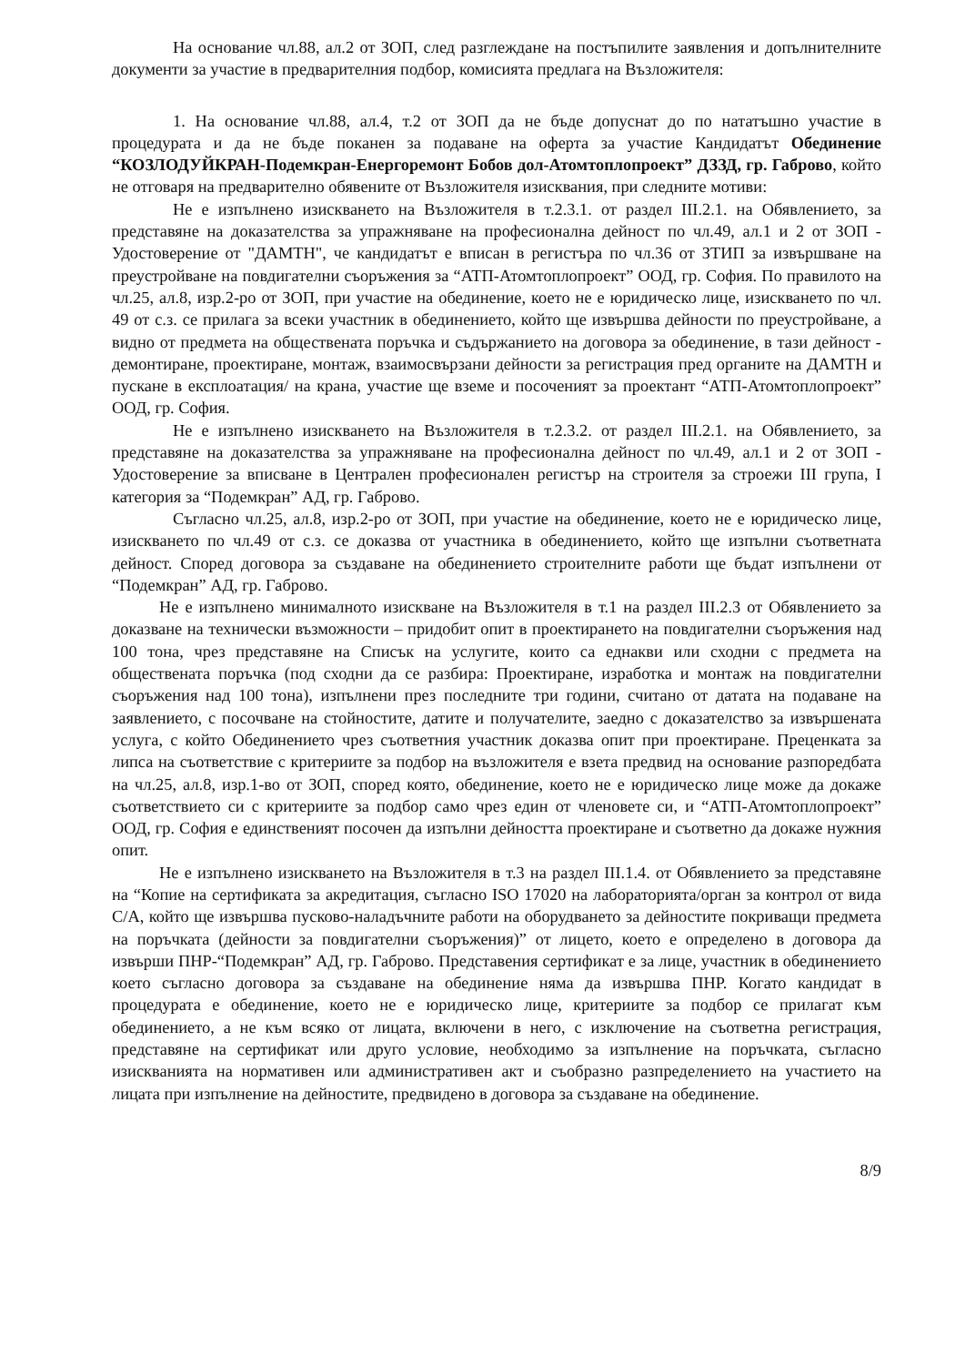На основание чл.88, ал.2 от ЗОП, след разглеждане на постъпилите заявления и допълнителните документи за участие в предварителния подбор, комисията предлага на Възложителя:
1. На основание чл.88, ал.4, т.2 от ЗОП да не бъде допуснат до по нататъшно участие в процедурата и да не бъде поканен за подаване на оферта за участие Кандидатът Обединение “КОЗЛОДУЙКРАН-Подемкран-Енергоремонт Бобов дол-Атомтоплопроект” ДЗЗД, гр. Габрово, който не отговаря на предварително обявените от Възложителя изисквания, при следните мотиви:
Не е изпълнено изискването на Възложителя в т.2.3.1. от раздел III.2.1. на Обявлението, за представяне на доказателства за упражняване на професионална дейност по чл.49, ал.1 и 2 от ЗОП - Удостоверение от "ДАМТН", че кандидатът е вписан в регистъра по чл.36 от ЗТИП за извършване на преустройване на повдигателни съоръжения за “АТП-Атомтоплопроект” ООД, гр. София. По правилото на чл.25, ал.8, изр.2-ро от ЗОП, при участие на обединение, което не е юридическо лице, изискването по чл. 49 от с.з. се прилага за всеки участник в обединението, който ще извършва дейности по преустройване, а видно от предмета на обществената поръчка и съдържанието на договора за обединение, в тази дейност - демонтиране, проектиране, монтаж, взаимосвързани дейности за регистрация пред органите на ДАМТН и пускане в експлоатация/ на крана, участие ще вземе и посоченият за проектант “АТП-Атомтоплопроект” ООД, гр. София.
Не е изпълнено изискването на Възложителя в т.2.3.2. от раздел III.2.1. на Обявлението, за представяне на доказателства за упражняване на професионална дейност по чл.49, ал.1 и 2 от ЗОП - Удостоверение за вписване в Централен професионален регистър на строителя за строежи III група, I категория за “Подемкран” АД, гр. Габрово.
Съгласно чл.25, ал.8, изр.2-ро от ЗОП, при участие на обединение, което не е юридическо лице, изискването по чл.49 от с.з. се доказва от участника в обединението, който ще изпълни съответната дейност. Според договора за създаване на обединението строителните работи ще бъдат изпълнени от “Подемкран” АД, гр. Габрово.
Не е изпълнено минималното изискване на Възложителя в т.1 на раздел III.2.3 от Обявлението за доказване на технически възможности – придобит опит в проектирането на повдигателни съоръжения над 100 тона, чрез представяне на Списък на услугите, които са еднакви или сходни с предмета на обществената поръчка (под сходни да се разбира: Проектиране, изработка и монтаж на повдигателни съоръжения над 100 тона), изпълнени през последните три години, считано от датата на подаване на заявлението, с посочване на стойностите, датите и получателите, заедно с доказателство за извършената услуга, с който Обединението чрез съответния участник доказва опит при проектиране. Преценката за липса на съответствие с критериите за подбор на възложителя е взета предвид на основание разпоредбата на чл.25, ал.8, изр.1-во от ЗОП, според която, обединение, което не е юридическо лице може да докаже съответствието си с критериите за подбор само чрез един от членовете си, и “АТП-Атомтоплопроект” ООД, гр. София е единственият посочен да изпълни дейността проектиране и съответно да докаже нужния опит.
Не е изпълнено изискването на Възложителя в т.3 на раздел III.1.4. от Обявлението за представяне на “Копие на сертификата за акредитация, съгласно ISO 17020 на лабораторията/орган за контрол от вида С/А, който ще извършва пусково-наладъчните работи на оборудването за дейностите покриващи предмета на поръчката (дейности за повдигателни съоръжения)” от лицето, което е определено в договора да извърши ПНР-“Подемкран” АД, гр. Габрово. Представения сертификат е за лице, участник в обединението което съгласно договора за създаване на обединение няма да извършва ПНР. Когато кандидат в процедурата е обединение, което не е юридическо лице, критериите за подбор се прилагат към обединението, а не към всяко от лицата, включени в него, с изключение на съответна регистрация, представяне на сертификат или друго условие, необходимо за изпълнение на поръчката, съгласно изискванията на нормативен или административен акт и съобразно разпределението на участието на лицата при изпълнение на дейностите, предвидено в договора за създаване на обединение.
8/9